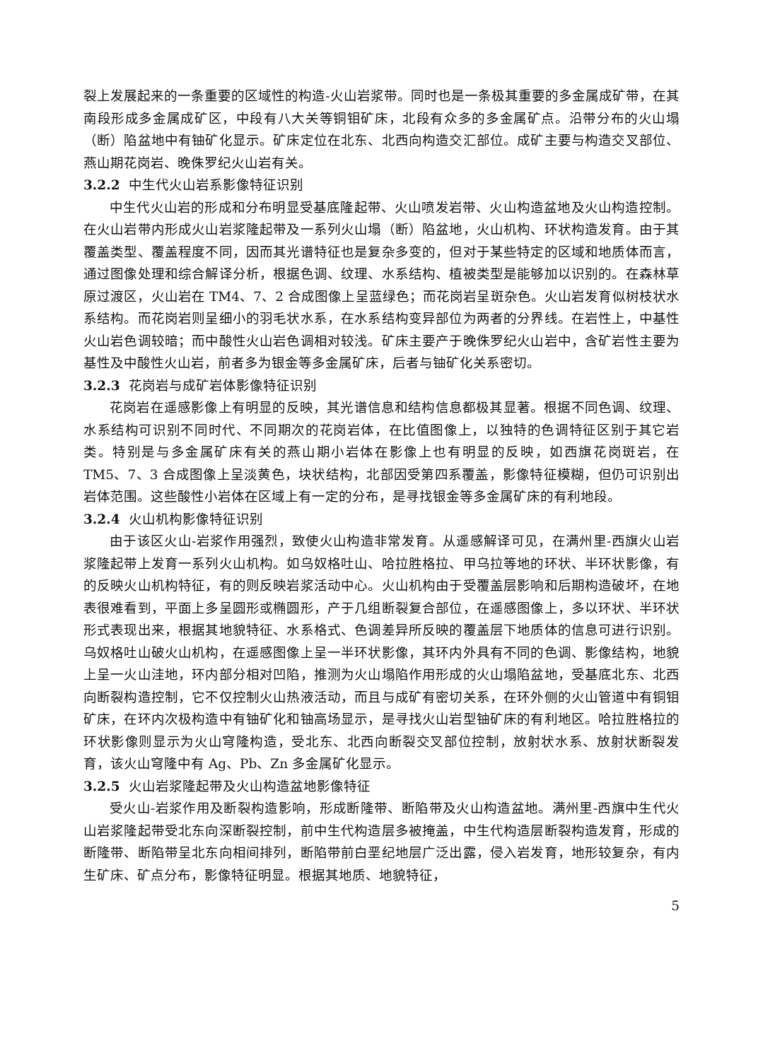裂上发展起来的一条重要的区域性的构造-火山岩浆带。同时也是一条极其重要的多金属成矿带，在其南段形成多金属成矿区，中段有八大关等铜钼矿床，北段有众多的多金属矿点。沿带分布的火山塌（断）陷盆地中有铀矿化显示。矿床定位在北东、北西向构造交汇部位。成矿主要与构造交叉部位、燕山期花岗岩、晚侏罗纪火山岩有关。
3.2.2 中生代火山岩系影像特征识别
中生代火山岩的形成和分布明显受基底隆起带、火山喷发岩带、火山构造盆地及火山构造控制。在火山岩带内形成火山岩浆隆起带及一系列火山塌（断）陷盆地，火山机构、环状构造发育。由于其覆盖类型、覆盖程度不同，因而其光谱特征也是复杂多变的，但对于某些特定的区域和地质体而言，通过图像处理和综合解译分析，根据色调、纹理、水系结构、植被类型是能够加以识别的。在森林草原过渡区，火山岩在 TM4、7、2 合成图像上呈蓝绿色；而花岗岩呈斑杂色。火山岩发育似树枝状水系结构。而花岗岩则呈细小的羽毛状水系，在水系结构变异部位为两者的分界线。在岩性上，中基性火山岩色调较暗；而中酸性火山岩色调相对较浅。矿床主要产于晚侏罗纪火山岩中，含矿岩性主要为基性及中酸性火山岩，前者多为银金等多金属矿床，后者与铀矿化关系密切。
3.2.3 花岗岩与成矿岩体影像特征识别
花岗岩在遥感影像上有明显的反映，其光谱信息和结构信息都极其显著。根据不同色调、纹理、水系结构可识别不同时代、不同期次的花岗岩体，在比值图像上，以独特的色调特征区别于其它岩类。特别是与多金属矿床有关的燕山期小岩体在影像上也有明显的反映，如西旗花岗斑岩，在 TM5、7、3 合成图像上呈淡黄色，块状结构，北部因受第四系覆盖，影像特征模糊，但仍可识别出岩体范围。这些酸性小岩体在区域上有一定的分布，是寻找银金等多金属矿床的有利地段。
3.2.4 火山机构影像特征识别
由于该区火山-岩浆作用强烈，致使火山构造非常发育。从遥感解译可见，在满州里-西旗火山岩浆隆起带上发育一系列火山机构。如乌奴格吐山、哈拉胜格拉、甲乌拉等地的环状、半环状影像，有的反映火山机构特征，有的则反映岩浆活动中心。火山机构由于受覆盖层影响和后期构造破坏，在地表很难看到，平面上多呈圆形或椭圆形，产于几组断裂复合部位，在遥感图像上，多以环状、半环状形式表现出来，根据其地貌特征、水系格式、色调差异所反映的覆盖层下地质体的信息可进行识别。乌奴格吐山破火山机构，在遥感图像上呈一半环状影像，其环内外具有不同的色调、影像结构，地貌上呈一火山洼地，环内部分相对凹陷，推测为火山塌陷作用形成的火山塌陷盆地，受基底北东、北西向断裂构造控制，它不仅控制火山热液活动，而且与成矿有密切关系，在环外侧的火山管道中有铜钼矿床，在环内次极构造中有铀矿化和铀高场显示，是寻找火山岩型铀矿床的有利地区。哈拉胜格拉的环状影像则显示为火山穹隆构造，受北东、北西向断裂交叉部位控制，放射状水系、放射状断裂发育，该火山穹隆中有 Ag、Pb、Zn 多金属矿化显示。
3.2.5 火山岩浆隆起带及火山构造盆地影像特征
受火山-岩浆作用及断裂构造影响，形成断隆带、断陷带及火山构造盆地。满州里-西旗中生代火山岩浆隆起带受北东向深断裂控制，前中生代构造层多被掩盖，中生代构造层断裂构造发育，形成的断隆带、断陷带呈北东向相间排列，断陷带前白垩纪地层广泛出露，侵入岩发育，地形较复杂，有内生矿床、矿点分布，影像特征明显。根据其地质、地貌特征，
5